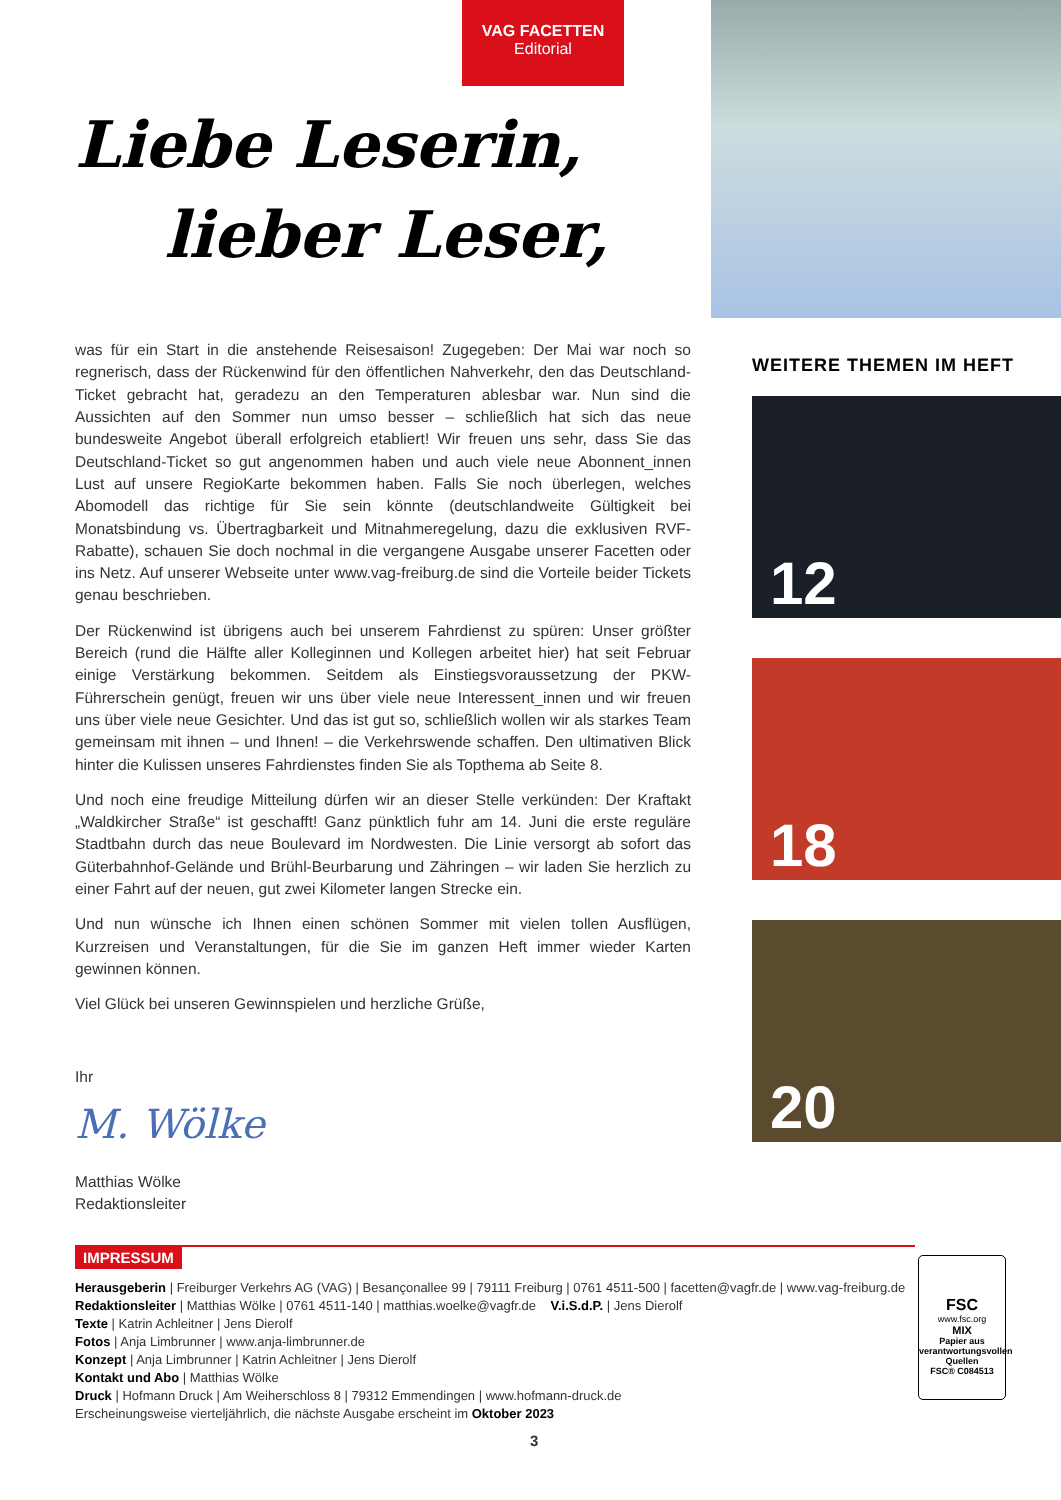VAG FACETTEN
Editorial
Liebe Leserin,
lieber Leser,
was für ein Start in die anstehende Reisesaison! Zugegeben: Der Mai war noch so regnerisch, dass der Rückenwind für den öffentlichen Nahverkehr, den das Deutschland-Ticket gebracht hat, geradezu an den Temperaturen ablesbar war. Nun sind die Aussichten auf den Sommer nun umso besser – schließlich hat sich das neue bundesweite Angebot überall erfolgreich etabliert! Wir freuen uns sehr, dass Sie das Deutschland-Ticket so gut angenommen haben und auch viele neue Abonnent_innen Lust auf unsere RegioKarte bekommen haben. Falls Sie noch überlegen, welches Abomodell das richtige für Sie sein könnte (deutschlandweite Gültigkeit bei Monatsbindung vs. Übertragbarkeit und Mitnahmeregelung, dazu die exklusiven RVF-Rabatte), schauen Sie doch nochmal in die vergangene Ausgabe unserer Facetten oder ins Netz. Auf unserer Webseite unter www.vag-freiburg.de sind die Vorteile beider Tickets genau beschrieben.
Der Rückenwind ist übrigens auch bei unserem Fahrdienst zu spüren: Unser größter Bereich (rund die Hälfte aller Kolleginnen und Kollegen arbeitet hier) hat seit Februar einige Verstärkung bekommen. Seitdem als Einstiegsvoraussetzung der PKW-Führerschein genügt, freuen wir uns über viele neue Interessent_innen und wir freuen uns über viele neue Gesichter. Und das ist gut so, schließlich wollen wir als starkes Team gemeinsam mit ihnen – und Ihnen! – die Verkehrswende schaffen. Den ultimativen Blick hinter die Kulissen unseres Fahrdienstes finden Sie als Topthema ab Seite 8.
Und noch eine freudige Mitteilung dürfen wir an dieser Stelle verkünden: Der Kraftakt „Waldkircher Straße“ ist geschafft! Ganz pünktlich fuhr am 14. Juni die erste reguläre Stadtbahn durch das neue Boulevard im Nordwesten. Die Linie versorgt ab sofort das Güterbahnhof-Gelände und Brühl-Beurbarung und Zähringen – wir laden Sie herzlich zu einer Fahrt auf der neuen, gut zwei Kilometer langen Strecke ein.
Und nun wünsche ich Ihnen einen schönen Sommer mit vielen tollen Ausflügen, Kurzreisen und Veranstaltungen, für die Sie im ganzen Heft immer wieder Karten gewinnen können.
Viel Glück bei unseren Gewinnspielen und herzliche Grüße,
Ihr
M. Wölke
Matthias Wölke
Redaktionsleiter
WEITERE THEMEN IM HEFT
12
18
20
IMPRESSUM
Herausgeberin | Freiburger Verkehrs AG (VAG) | Besançonallee 99 | 79111 Freiburg | 0761 4511-500 | facetten@vagfr.de | www.vag-freiburg.de
Redaktionsleiter | Matthias Wölke | 0761 4511-140 | matthias.woelke@vagfr.de V.i.S.d.P. | Jens Dierolf
Texte | Katrin Achleitner | Jens Dierolf
Fotos | Anja Limbrunner | www.anja-limbrunner.de
Konzept | Anja Limbrunner | Katrin Achleitner | Jens Dierolf
Kontakt und Abo | Matthias Wölke
Druck | Hofmann Druck | Am Weiherschloss 8 | 79312 Emmendingen | www.hofmann-druck.de
Erscheinungsweise vierteljährlich, die nächste Ausgabe erscheint im Oktober 2023
FSC
www.fsc.org
MIX
Papier aus verantwortungsvollen Quellen
FSC® C084513
3